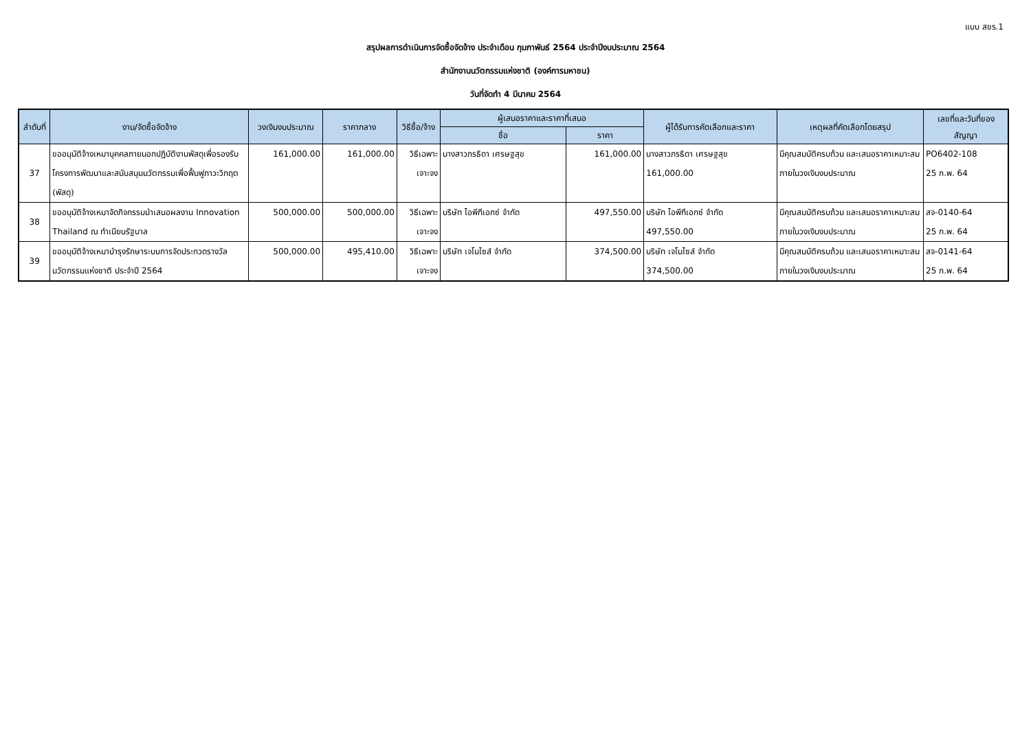แบบ สขร.1
สรุปผลการดำเนินการจัดซื้อจัดจ้าง ประจำเดือน กุมภาพันธ์ 2564 ประจำปีงบประมาณ 2564
สำนักงานนวัตกรรมแห่งชาติ (องค์การมหาชน)
วันที่จัดทำ 4 มีนาคม 2564
| ลำดับที่ | งาน/จัดซื้อจัดจ้าง | วงเงินงบประมาณ | ราคากลาง | วิธีซื้อ/จ้าง | ผู้เสนอราคาและราคาที่เสนอ | | ผู้ได้รับการคัดเลือกและราคา | เหตุผลที่คัดเลือกโดยสรุป | เลขที่และวันที่ของสัญญา |
| --- | --- | --- | --- | --- | --- | --- | --- | --- | --- |
| | | | | | ชื่อ | ราคา | | | |
| 37 | ขออนุมัติจ้างเหมาบุคคลภายนอกปฏิบัติงานพัสดุเพื่อรองรับโครงการพัฒนาและสนับสนุนนวัตกรรมเพื่อฟื้นฟูภาวะวิกฤต (พัสดุ) | 161,000.00 | 161,000.00 | วิธีเฉพาะเจาะจง | นางสาวภรธิดา เศรษฐสุข | 161,000.00 | นางสาวภรธิดา เศรษฐสุข 161,000.00 | มีคุณสมบัติครบถ้วน และเสนอราคาเหมาะสม ภายในวงเงินงบประมาณ | PO6402-108 25 ก.พ. 64 |
| 38 | ขออนุมัติจ้างเหมาจัดกิจกรรมนำเสนอผลงาน Innovation Thailand ณ ทำเนียบรัฐบาล | 500,000.00 | 500,000.00 | วิธีเฉพาะเจาะจง | บริษัท ไอพีทีเอกซ์ จำกัด | 497,550.00 | บริษัท ไอพีทีเอกซ์ จำกัด 497,550.00 | มีคุณสมบัติครบถ้วน และเสนอราคาเหมาะสม ภายในวงเงินงบประมาณ | สจ-0140-64 25 ก.พ. 64 |
| 39 | ขออนุมัติจ้างเหมาบำรุงรักษาระบบการจัดประกวดรางวัลนวัตกรรมแห่งชาติ ประจำปี 2564 | 500,000.00 | 495,410.00 | วิธีเฉพาะเจาะจง | บริษัท เจโนไซส์ จำกัด | 374,500.00 | บริษัท เจโนไซส์ จำกัด 374,500.00 | มีคุณสมบัติครบถ้วน และเสนอราคาเหมาะสม ภายในวงเงินงบประมาณ | สจ-0141-64 25 ก.พ. 64 |